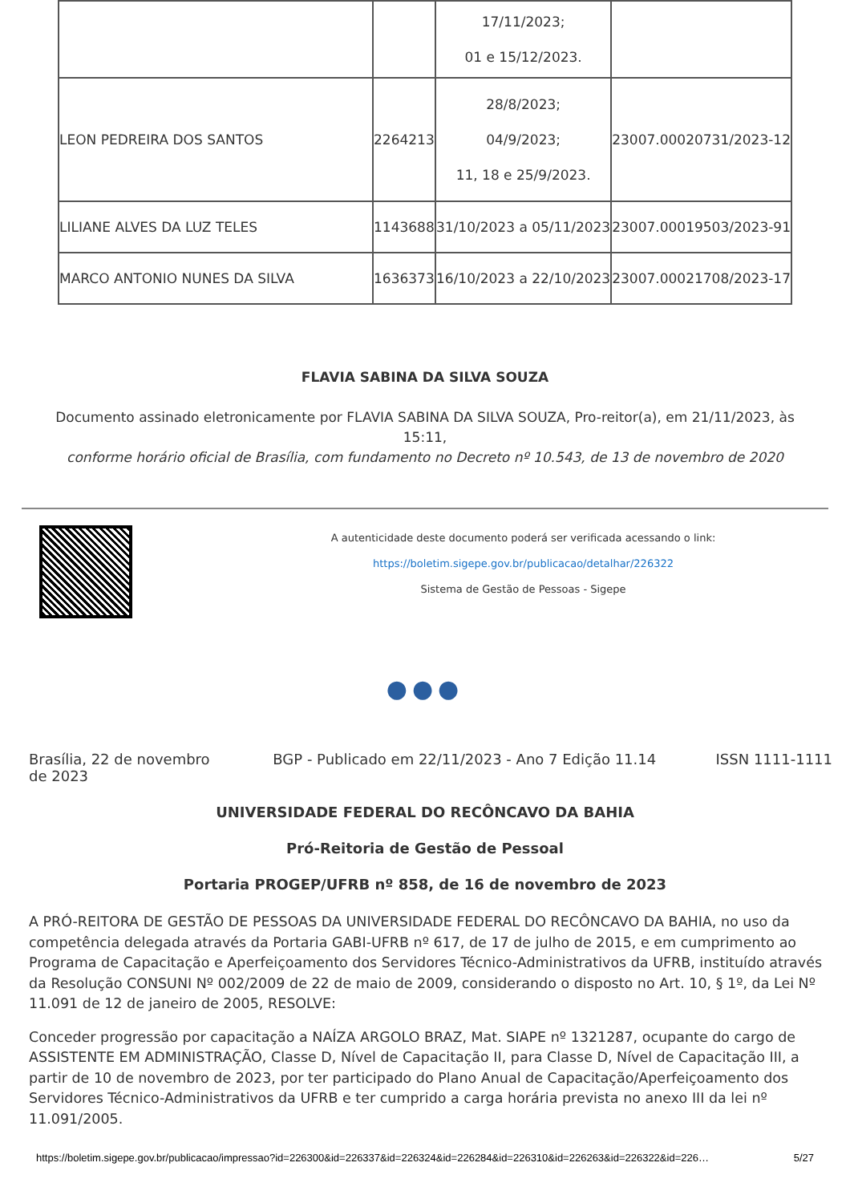| | | 17/11/2023; 01 e 15/12/2023. | |
| LEON PEDREIRA DOS SANTOS | 2264213 | 28/8/2023; 04/9/2023; 11, 18 e 25/9/2023. | 23007.00020731/2023-12 |
| LILIANE ALVES DA LUZ TELES | 1143688 | 31/10/2023 a 05/11/2023 | 23007.00019503/2023-91 |
| MARCO ANTONIO NUNES DA SILVA | 1636373 | 16/10/2023 a 22/10/2023 | 23007.00021708/2023-17 |
FLAVIA SABINA DA SILVA SOUZA
Documento assinado eletronicamente por FLAVIA SABINA DA SILVA SOUZA, Pro-reitor(a), em 21/11/2023, às 15:11,
conforme horário oficial de Brasília, com fundamento no Decreto nº 10.543, de 13 de novembro de 2020
A autenticidade deste documento poderá ser verificada acessando o link:
https://boletim.sigepe.gov.br/publicacao/detalhar/226322
Sistema de Gestão de Pessoas - Sigepe
●●●
Brasília, 22 de novembro de 2023
BGP - Publicado em 22/11/2023 - Ano 7 Edição 11.14
ISSN 1111-1111
UNIVERSIDADE FEDERAL DO RECÔNCAVO DA BAHIA
Pró-Reitoria de Gestão de Pessoal
Portaria PROGEP/UFRB nº 858, de 16 de novembro de 2023
A PRÓ-REITORA DE GESTÃO DE PESSOAS DA UNIVERSIDADE FEDERAL DO RECÔNCAVO DA BAHIA, no uso da competência delegada através da Portaria GABI-UFRB nº 617, de 17 de julho de 2015, e em cumprimento ao Programa de Capacitação e Aperfeiçoamento dos Servidores Técnico-Administrativos da UFRB, instituído através da Resolução CONSUNI Nº 002/2009 de 22 de maio de 2009, considerando o disposto no Art. 10, § 1º, da Lei Nº 11.091 de 12 de janeiro de 2005, RESOLVE:
Conceder progressão por capacitação a NAÍZA ARGOLO BRAZ, Mat. SIAPE nº 1321287, ocupante do cargo de ASSISTENTE EM ADMINISTRAÇÃO, Classe D, Nível de Capacitação II, para Classe D, Nível de Capacitação III, a partir de 10 de novembro de 2023, por ter participado do Plano Anual de Capacitação/Aperfeiçoamento dos Servidores Técnico-Administrativos da UFRB e ter cumprido a carga horária prevista no anexo III da lei nº 11.091/2005.
https://boletim.sigepe.gov.br/publicacao/impressao?id=226300&id=226337&id=226324&id=226284&id=226310&id=226263&id=226322&id=226… 5/27